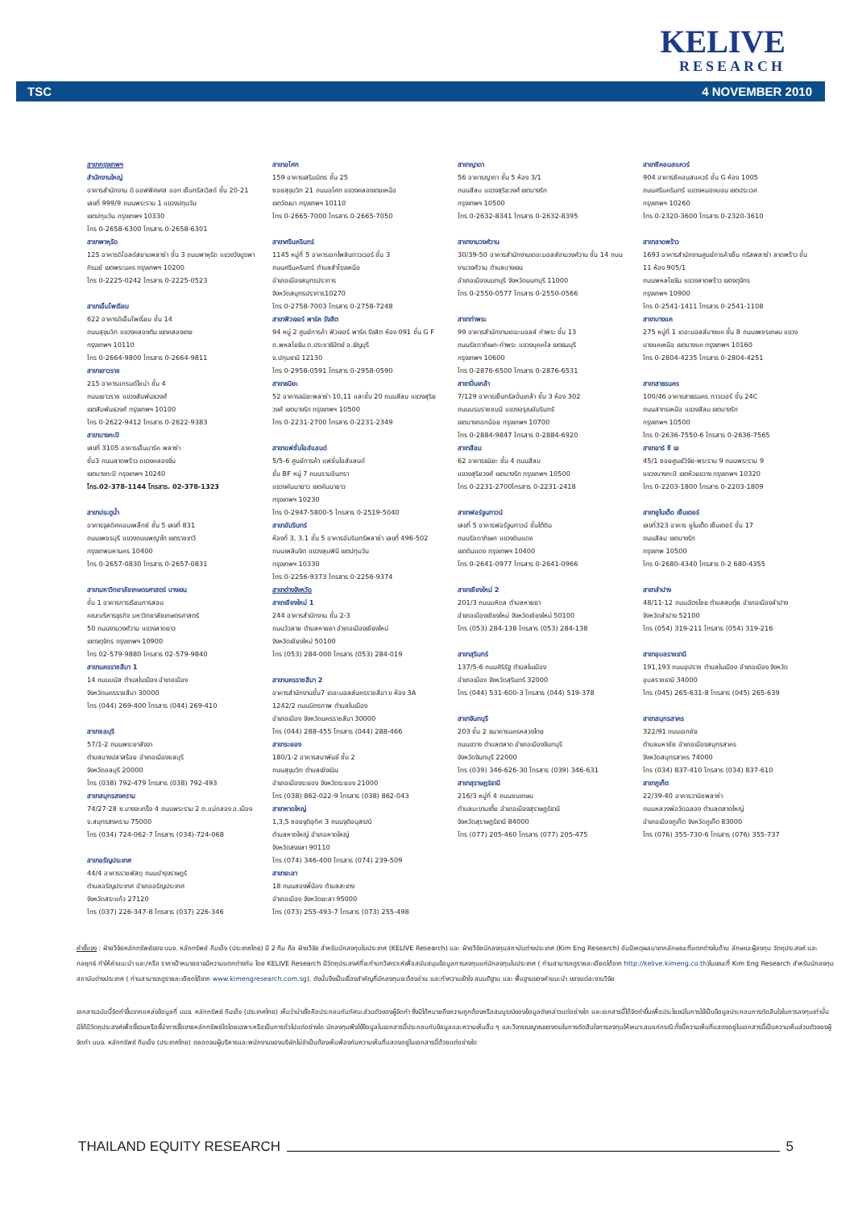KELIVE
RESEARCH
TSC 4 NOVEMBER 2010
สาขากรุงเทพฯ
สำนักงานใหญ่
อาคารสำนักงาน ดิ ออฟฟิศเศส แอท เซ็นทรัลเวิลด์ ชั้น 20-21
เลขที่ 999/9 ถนนพระราม 1 แขวงปทุมวัน
เขตปทุมวัน กรุงเทพฯ 10330
โทร 0-2658-6300 โทรสาร 0-2658-6301
สาขาพาหุรัด
125 อาคารดิโอลด์สยามพลาซ่า ชั้น 3 ถนนพาหุรัด แขวงวังบูรพาภิรมย์ เขตพระนคร กรุงเทพฯ 10200
โทร 0-2225-0242 โทรสาร 0-2225-0523
สาขาเอ็มโพเรียม
622 อาคารดิเอ็มโพเรี่ยม ชั้น 14
ถนนสุขุมวิท แขวงคลองตัน เขตคลองเตย
กรุงเทพฯ 10110
โทร 0-2664-9800 โทรสาร 0-2664-9811
สาขาเยาวราช
215 อาคารแกรนด์ไชน่า ชั้น 4
ถนนเยาวราช แขวงสัมพันธวงศ์
เขตสัมพันธวงศ์ กรุงเทพฯ 10100
โทร 0-2622-9412 โทรสาร 0-2622-9383
สาขาบางกะปิ
เลขที่ 3105 อาคารเอ็นมาร์ค พลาซ่า
ชั้น3 ถนนลาดพร้าว แขวงคลองจั่น
เขตบางกะปิ กรุงเทพฯ 10240
โทร.02-378-1144 โทรสาร. 02-378-1323
สาขาประตูน้ำ
อาคารจุลดิศคอมเพล็กซ์ ชั้น 5 เลขที่ 831
ถนนเพชรบุรี แขวงถนนพญาไท เขตราชเทวี
กรุงเทพมหานคร 10400
โทร 0-2657-0830 โทรสาร 0-2657-0831
สาขามหาวิทยาลัยเกษตรศาสตร์ บางเขน
ชั้น 1 อาคารการเรียนการสอน
คณะบริหารธุรกิจ มหาวิทยาลัยเกษตรศาสตร์
50 ถนนงามวงศ์วาน แขวงลาดยาว
เขตจตุจักร กรุงเทพฯ 10900
โทร 02-579-9880 โทรสาร 02-579-9840
สาขานครราชสีมา 1
14 ถนนมนัส ตำบลในเมือง อำเภอเมือง
จังหวัดนครราชสีมา 30000
โทร (044) 269-400 โทรสาร (044) 269-410
สาขาชลบุรี
57/1-2 ถนนพระยาสัจจา
ตำบลบางปลาสร้อย อำเภอเมืองชลบุรี
จังหวัดชลบุรี 20000
โทร (038) 792-479 โทรสาร (038) 792-493
สาขาสมุทรสงคราม
74/27-28 ซ.บางจะเกร็ง 4 ถนนพระราม 2 ต.แม่กลอง อ.เมือง จ.สมุทรสงคราม 75000
โทร (034) 724-062-7 โทรสาร (034)-724-068
สาขาอรัญประเทศ
44/4 อาคารราชพัสดุ ถนนบำรุงราษฎร์
ตำบลอรัญประเทศ อำเภออรัญประเทศ
จังหวัดสระแก้ว 27120
โทร (037) 226-347-8 โทรสาร (037) 226-346
สาขาอโศก
159 อาคารเสริมมิตร ชั้น 25
ซอยสุขุมวิท 21 ถนนอโศก แขวงคลองเตยเหนือ
เขตวัฒนา กรุงเทพฯ 10110
โทร 0-2665-7000 โทรสาร 0-2665-7050
สาขาศรีนครินทร์
1145 หมู่ที่ 5 อาคารเอกไพลินทาวเวอร์ ชั้น 3
ถนนศรีนครินทร์ ตำบลสำโรงเหนือ
อำเภอเมืองสมุทรปราการ
จังหวัดสมุทรปราการ10270
โทร 0-2758-7003 โทรสาร 0-2758-7248
สาขาฟิวเจอร์ พาร์ค รังสิต
94 หมู่ 2 ศูนย์การค้า ฟิวเจอร์ พาร์ค รังสิต ห้อง 091 ชั้น G F ถ.พหลโยธิน ต.ประชาธิปัตย์ อ.ธัญบุรี
จ.ปทุมธานี 12130
โทร 0-2958-0591 โทรสาร 0-2958-0590
สาขาธนิยะ
52 อาคารธนิยะพลาซ่า 10,11 และชั้น 20 ถนนสีลม แขวงสุริยวงศ์ เขตบางรัก กรุงเทพฯ 10500
โทร 0-2231-2700 โทรสาร 0-2231-2349
สาขาแฟชั่นไอส์แลนด์
5/5-6 ศูนย์การค้า แฟชั่นไอส์แลนด์
ชั้น BF หมู่ 7 ถนนรามอินทรา
แขวงคันนายาว เขตคันนายาว
กรุงเทพฯ 10230
โทร 0-2947-5800-5 โทรสาร 0-2519-5040
สาขาอัมรินทร์
ห้องที่ 3, 3.1 ชั้น 5 อาคารอัมรินทร์พลาซ่า เลขที่ 496-502 ถนนเพลินจิต แขวงลุมพินี เขตปทุมวัน
กรุงเทพฯ 10330
โทร 0-2256-9373 โทรสาร 0-2256-9374
สาขาต่างจังหวัด
สาขาเชียงใหม่ 1
244 อาคารสำนักงาน ชั้น 2-3
ถนนวัวลาย ตำบลหายยา อำเภอเมืองเชียงใหม่
จังหวัดเชียงใหม่ 50100
โทร (053) 284-000 โทรสาร (053) 284-019
สาขานครราชสีมา 2
อาคารสำนักงานชั้น7 เดอะมอลล์นครราชสีมา ข ห้อง 3A 1242/2 ถนนมิตรภาพ ตำบลในเมือง
อำเภอเมือง จังหวัดนครราชสีมา 30000
โทร (044) 288-455 โทรสาร (044) 288-466
สาขาระยอง
180/1-2 อาคารสมาพันธ์ ชั้น 2
ถนนสุขุมวิท ตำบลเชิงเนิน
อำเภอเมืองระยอง จังหวัดระยอง 21000
โทร (038) 862-022-9 โทรสาร (038) 862-043
สาขาหาดใหญ่
1,3,5 ซอยจุติอุทิศ 3 ถนนจุติอนุสรณ์
ตำบลหาดใหญ่ อำเภอหาดใหญ่
จังหวัดสงขลา 90110
โทร (074) 346-400 โทรสาร (074) 239-509
สาขายะลา
18 ถนนสองพี่น้อง ตำบลสะเตง
อำเภอเมือง จังหวัดยะลา 95000
โทร (073) 255-493-7 โทรสาร (073) 255-498
สาขาญาดา
56 อาคารญาดา ชั้น 5 ห้อง 3/1
ถนนสีลม แขวงสุริยวงศ์ เขตบางรัก
กรุงเทพฯ 10500
โทร 0-2632-8341 โทรสาร 0-2632-8395
สาขางามวงศ์วาน
30/39-50 อาคารสำนักงานเดอะมอลล์งามวงศ์วาน ชั้น 14 ถนนงามวงศ์วาน ตำบลบางเขน
อำเภอเมืองนนทบุรี จังหวัดนนทบุรี 11000
โทร 0-2550-0577 โทรสาร 0-2550-0566
สาขาท่าพระ
99 อาคารสำนักงานเดอะมอลล์ ท่าพระ ชั้น 13
ถนนรัชดาภิเษก-ท่าพระ แขวงบุคคโล เขตธนบุรี
กรุงเทพฯ 10600
โทร 0-2876-6500 โทรสาร 0-2876-6531
สาขาปิ่นเกล้า
7/129 อาคารเซ็นทรัลปิ่นเกล้า ชั้น 3 ห้อง 302
ถนนบรมราชชนนี แขวงอรุณอัมรินทร์
เขตบางกอกน้อย กรุงเทพฯ 10700
โทร 0-2884-9847 โทรสาร 0-2884-6920
สาขาสีลม
62 อาคารธนิยะ ชั้น 4 ถนนสีลม
แขวงสุริยวงศ์ เขตบางรัก กรุงเทพฯ 10500
โทร 0-2231-2700โทรสาร 0-2231-2418
สาขาฟอร์จูนทาวน์
เลขที่ 5 อาคารฟอร์จูนทาวน์ ชั้นใต้ดิน
ถนนรัชดาภิเษก แขวงดินแดง
เขตดินแดง กรุงเทพฯ 10400
โทร 0-2641-0977 โทรสาร 0-2641-0966
สาขาเชียงใหม่ 2
201/3 ถนนมหิดล ตำบลหายยา
อำเภอเมืองเชียงใหม่ จังหวัดเชียงใหม่ 50100
โทร (053) 284-138 โทรสาร (053) 284-138
สาขาสุรินทร์
137/5-6 ถนนศิริรัฐ ตำบลในเมือง
อำเภอเมือง จังหวัดสุรินทร์ 32000
โทร (044) 531-600-3 โทรสาร (044) 519-378
สาขาจันทบุรี
203 ชั้น 2 ธนาคารนครหลวงไทย
ถนนขวาง ตำบลตลาด อำเภอเมืองจันทบุรี
จังหวัดจันทบุรี 22000
โทร (039) 346-626-30 โทรสาร (039) 346-631
สาขาสุราษฎร์ธานี
216/3 หมู่ที่ 4 ถนนชนเกษม
ตำบลมะขามเตี้ย อำเภอเมืองสุราษฎร์ธานี
จังหวัดสุราษฎร์ธานี 84000
โทร (077) 205-460 โทรสาร (077) 205-475
สาขาซีคอนสแควร์
904 อาคารซีคอนสแควร์ ชั้น G ห้อง 1005
ถนนศรีนครินทร์ แขวงหนองบอน เขตประเวศ
กรุงเทพฯ 10260
โทร 0-2320-3600 โทรสาร 0-2320-3610
สาขาลาดพร้าว
1693 อาคารสำนักงานศูนย์การค้าเซ็น ทรัลพลาซ่า ลาดพร้าว ชั้น 11 ห้อง 905/1
ถนนพหลโยธิน แขวงลาดพร้าว เขตจตุจักร
กรุงเทพฯ 10900
โทร 0-2541-1411 โทรสาร 0-2541-1108
สาขาบางแค
275 หมู่ที่ 1 เดอะมอลล์บางแค ชั้น 8 ถนนเพชรเกษม แขวงบางแคเหนือ เขตบางแค กรุงเทพฯ 10160
โทร 0-2804-4235 โทรสาร 0-2804-4251
สาขาสาธรนคร
100/46 อาคารสาธรนคร ทาวเวอร์ ชั้น 24C
ถนนสาทรเหนือ แขวงสีลม เขตบางรัก
กรุงเทพฯ 10500
โทร 0-2636-7550-6 โทรสาร 0-2636-7565
สาขาอาร์ ซี เอ
45/1 ซอยศูนย์วิจัย-พระราม 9 ถนนพระราม 9
แขวงบางกะปิ เขตห้วยขวาง กรุงเทพฯ 10320
โทร 0-2203-1800 โทรสาร 0-2203-1809
สาขายูไนเต็ด เซ็นเตอร์
เลขที่323 อาคาร ยูไนเต็ด เซ็นเตอร์ ชั้น 17
ถนนสีลม เขตบางรัก
กรุงเทพ 10500
โทร 0-2680-4340 โทรสาร 0-2 680-4355
สาขาลำปาง
48/11-12 ถนนฉัตรไชย ตำบลสบตุ๋ย อำเภอเมืองลำปาง
จังหวัดลำปาง 52100
โทร (054) 319-211 โทรสาร (054) 319-216
สาขาอุบลราชธานี
191,193 ถนนอุปราช ตำบลในเมือง อำเภอเมือง จังหวัดอุบลราชธานี 34000
โทร (045) 265-631-8 โทรสาร (045) 265-639
สาขาสมุทรสาคร
322/91 ถนนเอกชัย
ตำบลมหาชัย อำเภอเมืองสมุทรสาคร
จังหวัดสมุทรสาคร 74000
โทร (034) 837-410 โทรสาร (034) 837-610
สาขาภูเก็ต
22/39-40 อาคารวานิชพลาซ่า
ถนนหลวงพ่อวัดฉลอง ตำบลตลาดใหญ่
อำเภอเมืองภูเก็ต จังหวัดภูเก็ต 83000
โทร (076) 355-730-6 โทรสาร (076) 355-737
คำชี้แจง : ฝ่ายวิจัยหลักทรัพย์ของ บมจ. หลักทรัพย์ กิมเอ็ง (ประเทศไทย) มี 2 ทีม คือ ฝ่ายวิจัย สำหรับนักลงทุนในประเทศ (KELIVE Research) และ ฝ่ายวิจัยนักลงทุนสถาบันต่างประเทศ (Kim Eng Research) อันมีเหตุผลมาจากลักษณะที่แตกต่างในด้าน ลักษณะผู้ลงทุน วัตถุประสงค์ และ กลยุทธ์ ทำให้คำแนะนำ และ/หรือ ราคาเป้าหมายอาจมีความแตกต่างกัน โดย KELIVE Research มีวัตถุประสงค์ที่จะทำบทวิเคราะห์เพื่อสนับสนุนข้อมูลการลงทุนแก่นักลงทุนในประเทศ ( ท่านสามารถดูรายละเอียดได้จาก http://kelive.kimeng.co.th)ในขณะที่ Kim Eng Research สำหรับนักลงทุนสถาบันต่างประเทศ ( ท่านสามารถดูรายละเอียดได้จาก www.kimengresearch.com.sg). ดังนั้นจึงเป็นเรื่องสำคัญที่นักลงทุนจะต้องอ่าน และทำความเข้าใจ สมมติฐาน และ พื้นฐานของคำแนะนำ ของแต่ละงานวิจัย
เอกสารฉบับนี้จัดทำขึ้นจากแหล่งข้อมูลที่ บมจ. หลักทรัพย์ กิมเอ็ง (ประเทศไทย) เห็นว่าน่าเชื่อถือประกอบกับทัศนะส่วนตัวของผู้จัดทำ ซึ่งมิได้หมายถึงความถูกต้องหรือสมบูรณ์ของข้อมูลดังกล่าวแต่อย่างใด และเอกสารนี้ได้จัดทำขึ้นเพื่อประโยชน์ในการใช้เป็นข้อมูลประกอบการตัดสินใจในการลงทุนเท่านั้น มิได้มีวัตถุประสงค์เพื่อชี้ชวนหรือชี้นำการซื้อขายหลักทรัพย์ใดโดยเฉพาะหรือเป็นการทั่วไปแต่อย่างใด นักลงทุนพึงใช้ข้อมูลในเอกสารนี้ประกอบกับข้อมูลและความเห็นอื่น ๆ และวิจารณญาณของตนในการตัดสินใจการลงทุนให้เหมาะสมแก่กรณี ทั้งนี้ความเห็นที่แสดงอยู่ในเอกสารนี้เป็นความเห็นส่วนตัวของผู้จัดทำ บมจ. หลักทรัพย์ กิมเอ็ง (ประเทศไทย) ตลอดจนผู้บริหารและพนักงานของบริษัทไม่จำเป็นต้องเห็นพ้องกับความเห็นที่แสดงอยู่ในเอกสารนี้ด้วยแต่อย่างใด
THAILAND EQUITY RESEARCH 5